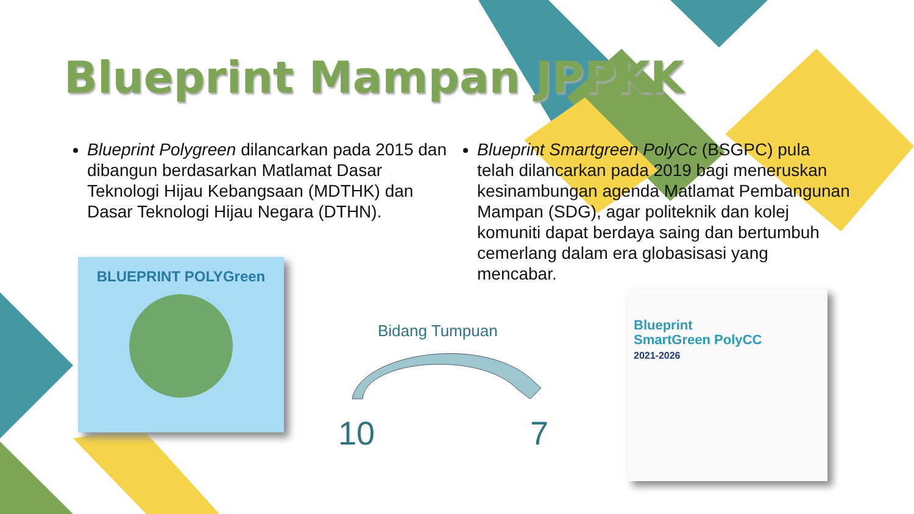Blueprint Mampan JPPKK
Blueprint Polygreen dilancarkan pada 2015 dan dibangun berdasarkan Matlamat Dasar Teknologi Hijau Kebangsaan (MDTHK) dan Dasar Teknologi Hijau Negara (DTHN).
Blueprint Smartgreen PolyCc (BSGPC) pula telah dilancarkan pada 2019 bagi meneruskan kesinambungan agenda Matlamat Pembangunan Mampan (SDG), agar politeknik dan kolej komuniti dapat berdaya saing dan bertumbuh cemerlang dalam era globasisasi yang mencabar.
BLUEPRINT POLYGreen
Bidang Tumpuan
10 7
Blueprint
SmartGreen PolyCC
2021-2026